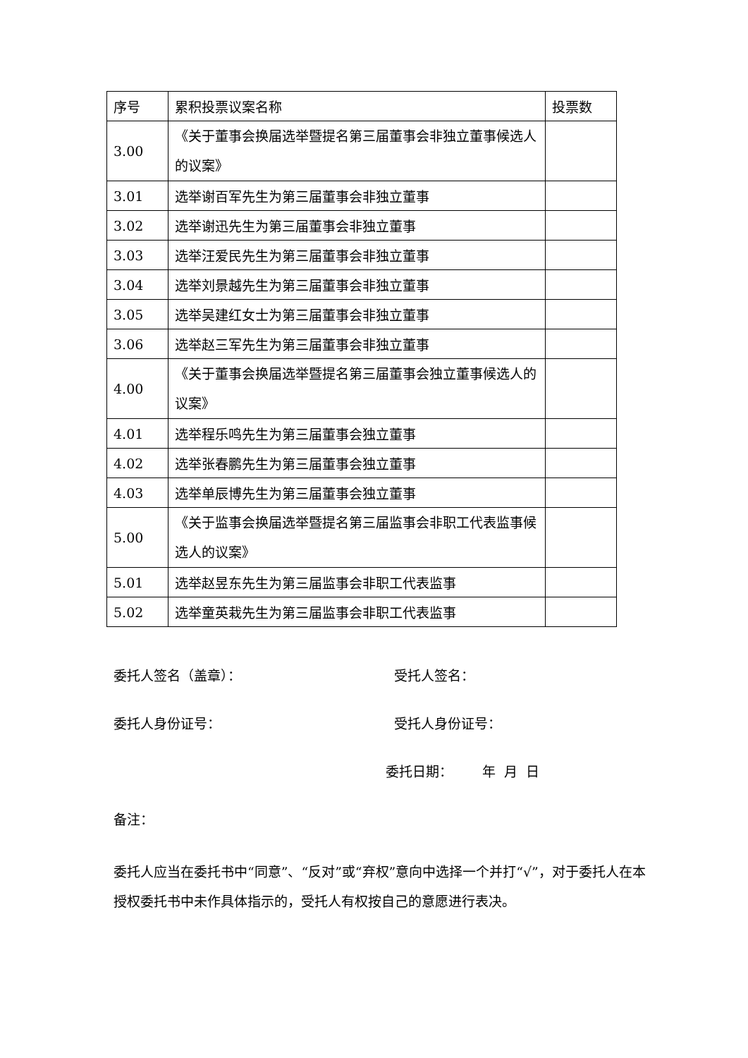| 序号 | 累积投票议案名称 | 投票数 |
| 3.00 | 《关于董事会换届选举暨提名第三届董事会非独立董事候选人的议案》 | |
| 3.01 | 选举谢百军先生为第三届董事会非独立董事 | |
| 3.02 | 选举谢迅先生为第三届董事会非独立董事 | |
| 3.03 | 选举汪爱民先生为第三届董事会非独立董事 | |
| 3.04 | 选举刘景越先生为第三届董事会非独立董事 | |
| 3.05 | 选举吴建红女士为第三届董事会非独立董事 | |
| 3.06 | 选举赵三军先生为第三届董事会非独立董事 | |
| 4.00 | 《关于董事会换届选举暨提名第三届董事会独立董事候选人的议案》 | |
| 4.01 | 选举程乐鸣先生为第三届董事会独立董事 | |
| 4.02 | 选举张春鹏先生为第三届董事会独立董事 | |
| 4.03 | 选举单辰博先生为第三届董事会独立董事 | |
| 5.00 | 《关于监事会换届选举暨提名第三届监事会非职工代表监事候选人的议案》 | |
| 5.01 | 选举赵昱东先生为第三届监事会非职工代表监事 | |
| 5.02 | 选举童英栽先生为第三届监事会非职工代表监事 | |
委托人签名（盖章）： 受托人签名：
委托人身份证号： 受托人身份证号：
委托日期： 年 月 日
备注：
委托人应当在委托书中“同意”、“反对”或“弃权”意向中选择一个并打“√”，对于委托人在本授权委托书中未作具体指示的，受托人有权按自己的意愿进行表决。